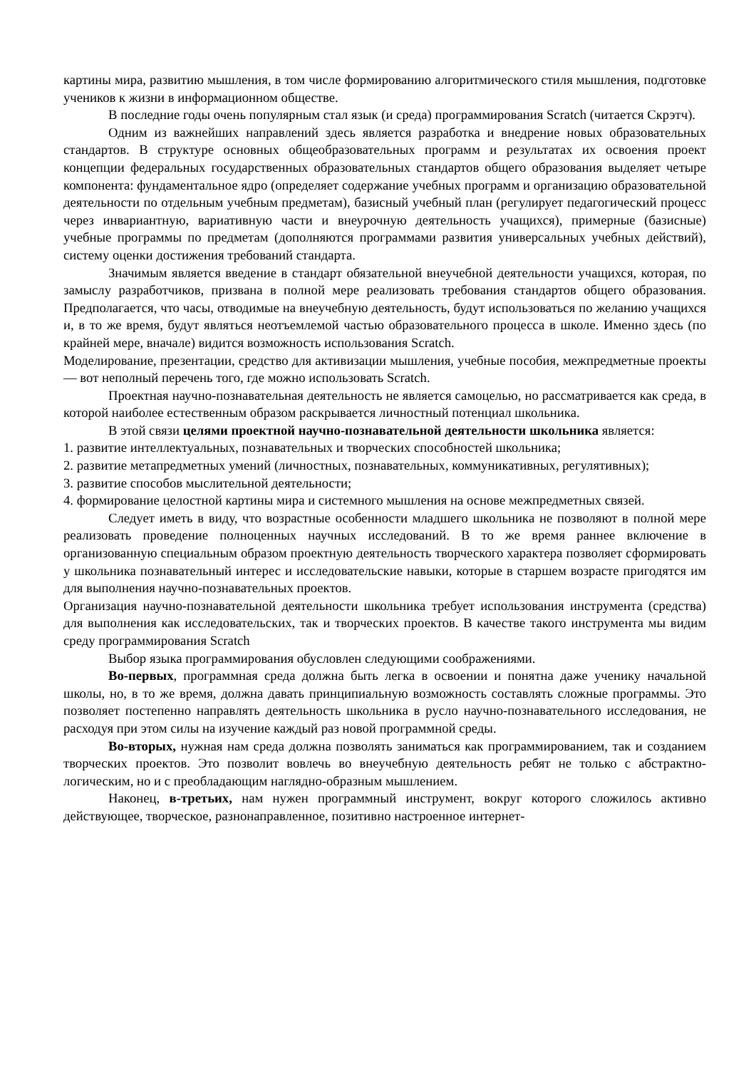картины мира, развитию мышления, в том числе формированию алгоритмического стиля мышления, подготовке учеников к жизни в информационном обществе.
В последние годы очень популярным стал язык (и среда) программирования Scratch (читается Скрэтч).
Одним из важнейших направлений здесь является разработка и внедрение новых образовательных стандартов. В структуре основных общеобразовательных программ и результатах их освоения проект концепции федеральных государственных образовательных стандартов общего образования выделяет четыре компонента: фундаментальное ядро (определяет содержание учебных программ и организацию образовательной деятельности по отдельным учебным предметам), базисный учебный план (регулирует педагогический процесс через инвариантную, вариативную части и внеурочную деятельность учащихся), примерные (базисные) учебные программы по предметам (дополняются программами развития универсальных учебных действий), систему оценки достижения требований стандарта.
Значимым является введение в стандарт обязательной внеучебной деятельности учащихся, которая, по замыслу разработчиков, призвана в полной мере реализовать требования стандартов общего образования. Предполагается, что часы, отводимые на внеучебную деятельность, будут использоваться по желанию учащихся и, в то же время, будут являться неотъемлемой частью образовательного процесса в школе. Именно здесь (по крайней мере, вначале) видится возможность использования Scratch.
Моделирование, презентации, средство для активизации мышления, учебные пособия, межпредметные проекты — вот неполный перечень того, где можно использовать Scratch.
Проектная научно-познавательная деятельность не является самоцелью, но рассматривается как среда, в которой наиболее естественным образом раскрывается личностный потенциал школьника.
В этой связи целями проектной научно-познавательной деятельности школьника является:
1. развитие интеллектуальных, познавательных и творческих способностей школьника;
2. развитие метапредметных умений (личностных, познавательных, коммуникативных, регулятивных);
3. развитие способов мыслительной деятельности;
4. формирование целостной картины мира и системного мышления на основе межпредметных связей.
Следует иметь в виду, что возрастные особенности младшего школьника не позволяют в полной мере реализовать проведение полноценных научных исследований. В то же время раннее включение в организованную специальным образом проектную деятельность творческого характера позволяет сформировать у школьника познавательный интерес и исследовательские навыки, которые в старшем возрасте пригодятся им для выполнения научно-познавательных проектов.
Организация научно-познавательной деятельности школьника требует использования инструмента (средства) для выполнения как исследовательских, так и творческих проектов. В качестве такого инструмента мы видим среду программирования Scratch
Выбор языка программирования обусловлен следующими соображениями.
Во-первых, программная среда должна быть легка в освоении и понятна даже ученику начальной школы, но, в то же время, должна давать принципиальную возможность составлять сложные программы. Это позволяет постепенно направлять деятельность школьника в русло научно-познавательного исследования, не расходуя при этом силы на изучение каждый раз новой программной среды.
Во-вторых, нужная нам среда должна позволять заниматься как программированием, так и созданием творческих проектов. Это позволит вовлечь во внеучебную деятельность ребят не только с абстрактно-логическим, но и с преобладающим наглядно-образным мышлением.
Наконец, в-третьих, нам нужен программный инструмент, вокруг которого сложилось активно действующее, творческое, разнонаправленное, позитивно настроенное интернет-